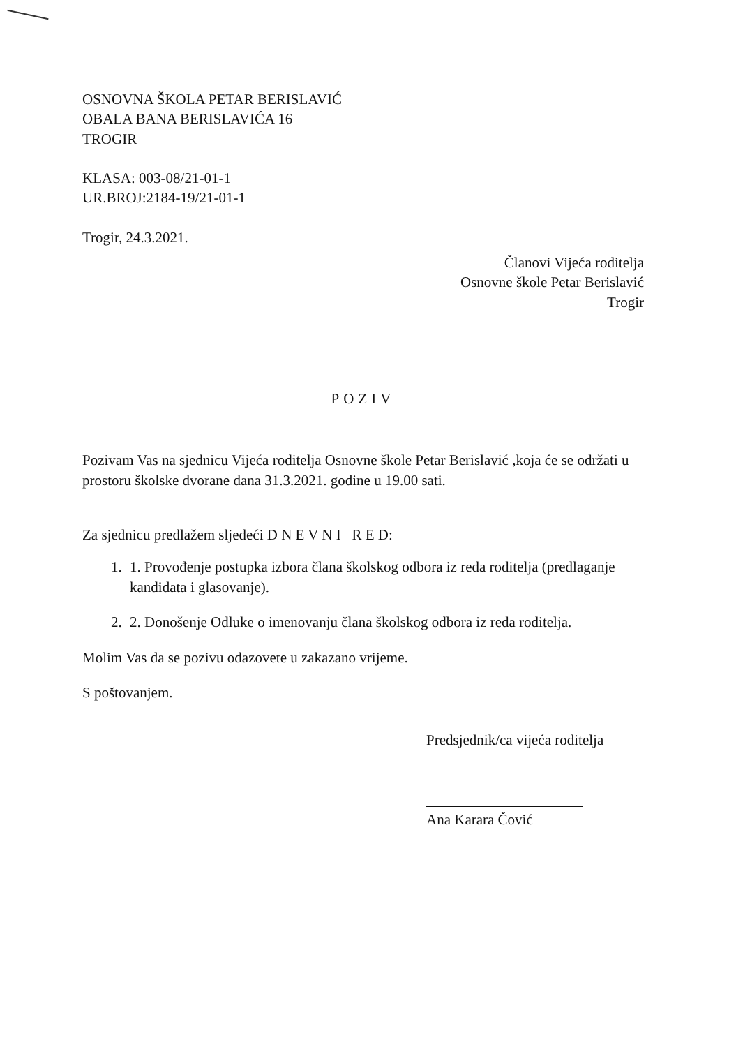OSNOVNA ŠKOLA PETAR BERISLAVIĆ
OBALA BANA BERISLAVIĆA 16
TROGIR
KLASA: 003-08/21-01-1
UR.BROJ:2184-19/21-01-1
Trogir, 24.3.2021.
Članovi Vijeća roditelja
Osnovne škole Petar Berislavić
Trogir
POZIV
Pozivam Vas na sjednicu Vijeća roditelja Osnovne škole Petar Berislavić ,koja će se održati u prostoru školske dvorane dana 31.3.2021. godine u 19.00 sati.
Za sjednicu predlažem sljedeći D N E V N I R E D:
1. 1. Provođenje postupka izbora člana školskog odbora iz reda roditelja (predlaganje kandidata i glasovanje).
2. 2. Donošenje Odluke o imenovanju člana školskog odbora iz reda roditelja.
Molim Vas da se pozivu odazovete u zakazano vrijeme.
S poštovanjem.
Predsjednik/ca vijeća roditelja
Ana Karara Čović